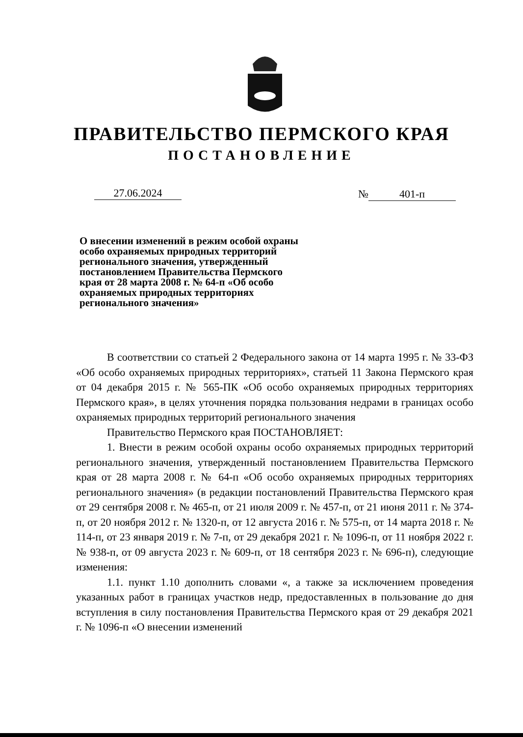ПРАВИТЕЛЬСТВО ПЕРМСКОГО КРАЯ
ПОСТАНОВЛЕНИЕ
27.06.2024 № 401-п
О внесении изменений в режим особой охраны особо охраняемых природных территорий регионального значения, утвержденный постановлением Правительства Пермского края от 28 марта 2008 г. № 64-п «Об особо охраняемых природных территориях регионального значения»
В соответствии со статьей 2 Федерального закона от 14 марта 1995 г. № 33-ФЗ «Об особо охраняемых природных территориях», статьей 11 Закона Пермского края от 04 декабря 2015 г. № 565-ПК «Об особо охраняемых природных территориях Пермского края», в целях уточнения порядка пользования недрами в границах особо охраняемых природных территорий регионального значения
Правительство Пермского края ПОСТАНОВЛЯЕТ:
1. Внести в режим особой охраны особо охраняемых природных территорий регионального значения, утвержденный постановлением Правительства Пермского края от 28 марта 2008 г. № 64-п «Об особо охраняемых природных территориях регионального значения» (в редакции постановлений Правительства Пермского края от 29 сентября 2008 г. № 465-п, от 21 июля 2009 г. № 457-п, от 21 июня 2011 г. № 374-п, от 20 ноября 2012 г. № 1320-п, от 12 августа 2016 г. № 575-п, от 14 марта 2018 г. № 114-п, от 23 января 2019 г. № 7-п, от 29 декабря 2021 г. № 1096-п, от 11 ноября 2022 г. № 938-п, от 09 августа 2023 г. № 609-п, от 18 сентября 2023 г. № 696-п), следующие изменения:
1.1. пункт 1.10 дополнить словами «, а также за исключением проведения указанных работ в границах участков недр, предоставленных в пользование до дня вступления в силу постановления Правительства Пермского края от 29 декабря 2021 г. № 1096-п «О внесении изменений